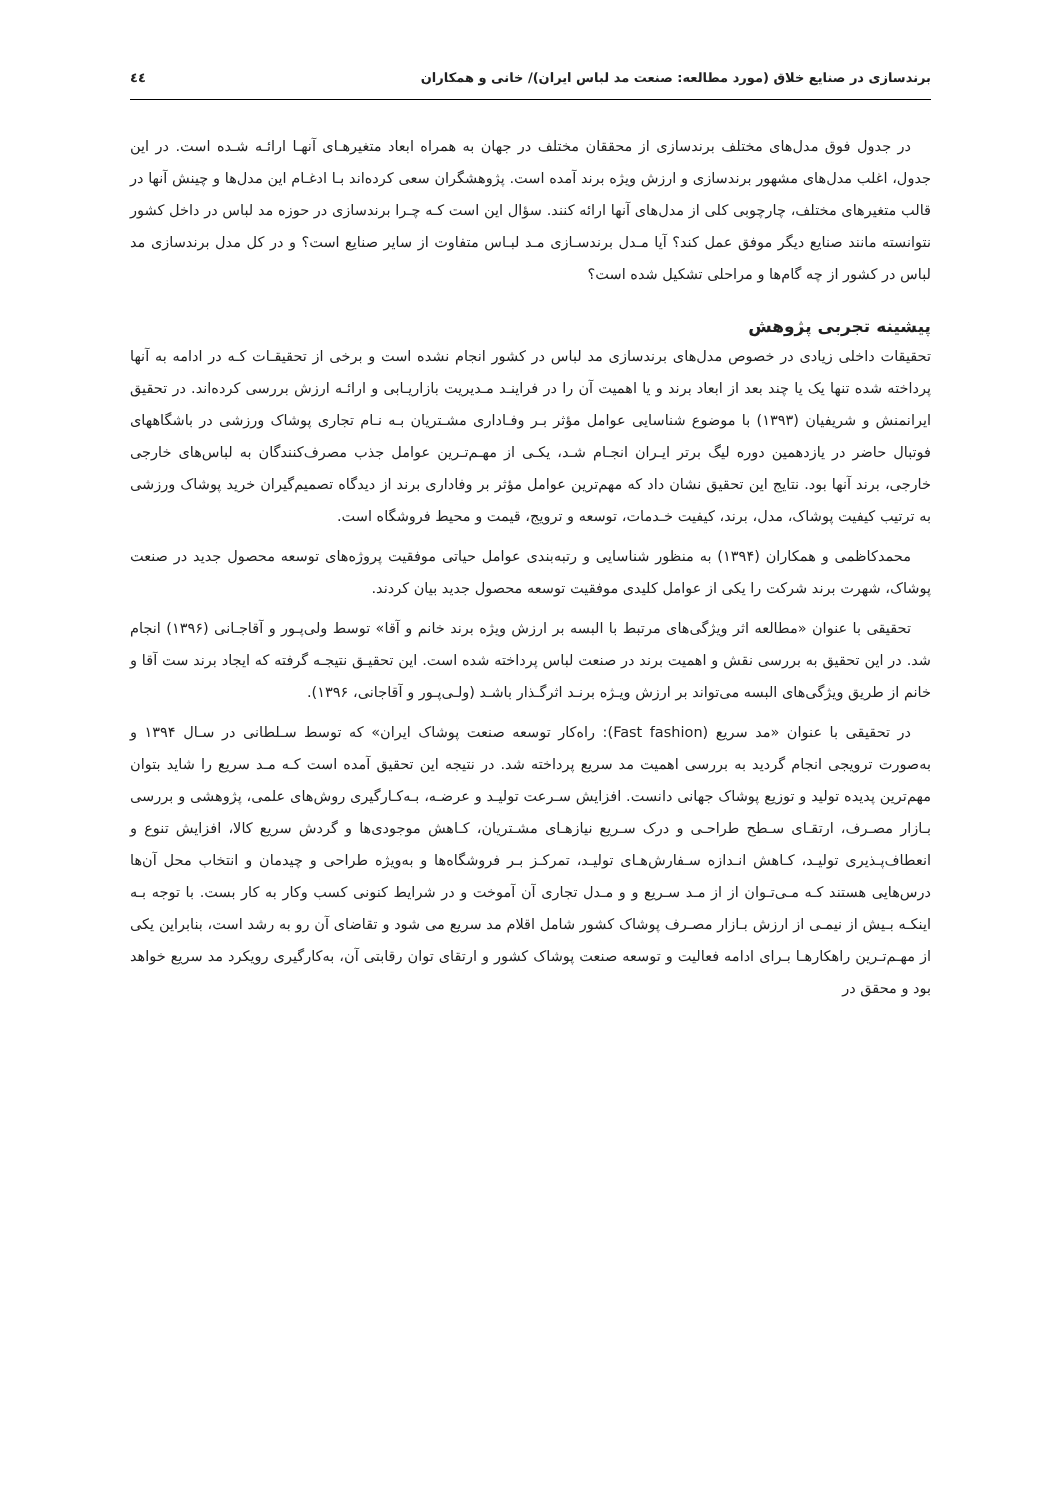برندسازی در صنایع خلاق (مورد مطالعه: صنعت مد لباس ایران)/ خانی و همکاران ٤٤
در جدول فوق مدل‌های مختلف برندسازی از محققان مختلف در جهان به همراه ابعاد متغیرهـای آنهـا ارائـه شـده است. در این جدول، اغلب مدل‌های مشهور برندسازی و ارزش ویژه برند آمده است. پژوهشگران سعی کرده‌اند بـا ادغـام این مدل‌ها و چینش آنها در قالب متغیرهای مختلف، چارچوبی کلی از مدل‌های آنها ارائه کنند. سؤال این است کـه چـرا برندسازی در حوزه مد لباس در داخل کشور نتوانسته مانند صنایع دیگر موفق عمل کند؟ آیا مـدل برندسـازی مـد لبـاس متفاوت از سایر صنایع است؟ و در کل مدل برندسازی مد لباس در کشور از چه گام‌ها و مراحلی تشکیل شده است؟
پیشینه تجربی پژوهش
تحقیقات داخلی زیادی در خصوص مدل‌های برندسازی مد لباس در کشور انجام نشده است و برخی از تحقیقـات کـه در ادامه به آنها پرداخته شده تنها یک یا چند بعد از ابعاد برند و یا اهمیت آن را در فراینـد مـدیریت بازاریـابی و ارائـه ارزش بررسی کرده‌اند. در تحقیق ایرانمنش و شریفیان (۱۳۹۳) با موضوع شناسایی عوامل مؤثر بـر وفـاداری مشـتریان بـه نـام تجاری پوشاک ورزشی در باشگاههای فوتبال حاضر در یازدهمین دوره لیگ برتر ایـران انجـام شـد، یکـی از مهـم‌تـرین عوامل جذب مصرف‌کنندگان به لباس‌های خارجی خارجی، برند آنها بود. نتایج این تحقیق نشان داد که مهم‌ترین عوامل مؤثر بر وفاداری برند از دیدگاه تصمیم‌گیران خرید پوشاک ورزشی به ترتیب کیفیت پوشاک، مدل، برند، کیفیت خـدمات، توسعه و ترویج، قیمت و محیط فروشگاه است.
محمدکاظمی و همکاران (۱۳۹۴) به منظور شناسایی و رتبه‌بندی عوامل حیاتی موفقیت پروژه‌های توسعه محصول جدید در صنعت پوشاک، شهرت برند شرکت را یکی از عوامل کلیدی موفقیت توسعه محصول جدید بیان کردند.
تحقیقی با عنوان «مطالعه اثر ویژگی‌های مرتبط با البسه بر ارزش ویژه برند خانم و آقا» توسط ولی‌پـور و آقاجـانی (۱۳۹۶) انجام شد. در این تحقیق به بررسی نقش و اهمیت برند در صنعت لباس پرداخته شده است. این تحقیـق نتیجـه گرفته که ایجاد برند ست آقا و خانم از طریق ویژگی‌های البسه می‌تواند بر ارزش ویـژه برنـد اثرگـذار باشـد (ولـی‌پـور و آقاجانی، ۱۳۹۶).
در تحقیقی با عنوان «مد سریع (Fast fashion): راه‌کار توسعه صنعت پوشاک ایران» که توسط سـلطانی در سـال ۱۳۹۴ و به‌صورت ترویجی انجام گردید به بررسی اهمیت مد سریع پرداخته شد. در نتیجه این تحقیق آمده است کـه مـد سریع را شاید بتوان مهم‌ترین پدیده تولید و توزیع پوشاک جهانی دانست. افزایش سـرعت تولیـد و عرضـه، بـه‌کـارگیری روش‌های علمی، پژوهشی و بررسی بـازار مصـرف، ارتقـای سـطح طراحـی و درک سـریع نیازهـای مشـتریان، کـاهش موجودی‌ها و گردش سریع کالا، افزایش تنوع و انعطاف‌پـذیری تولیـد، کـاهش انـدازه سـفارش‌هـای تولیـد، تمرکـز بـر فروشگاه‌ها و به‌ویژه طراحی و چیدمان و انتخاب محل آن‌ها درس‌هایی هستند کـه مـی‌تـوان از از مـد سـریع و و مـدل تجاری آن آموخت و در شرایط کنونی کسب وکار به کار بست. با توجه بـه اینکـه بـیش از نیمـی از ارزش بـازار مصـرف پوشاک کشور شامل اقلام مد سریع می شود و تقاضای آن رو به رشد است، بنابراین یکی از مهـم‌تـرین راهکارهـا بـرای ادامه فعالیت و توسعه صنعت پوشاک کشور و ارتقای توان رقابتی آن، به‌کارگیری رویکرد مد سریع خواهد بود و محقق در